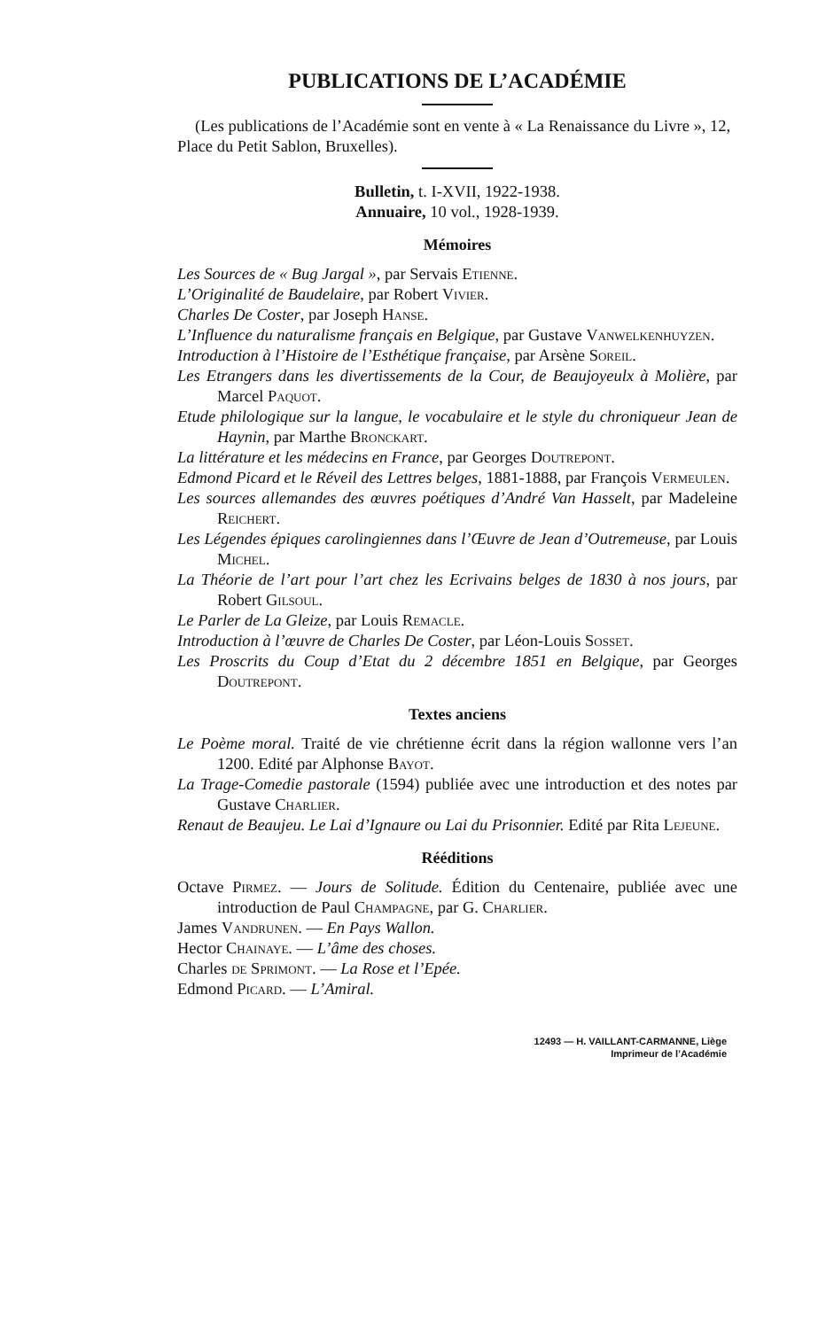PUBLICATIONS DE L’ACADÉMIE
(Les publications de l’Académie sont en vente à « La Renaissance du Livre », 12, Place du Petit Sablon, Bruxelles).
Bulletin, t. I-XVII, 1922-1938.
Annuaire, 10 vol., 1928-1939.
Mémoires
Les Sources de « Bug Jargal », par Servais Etienne.
L’Originalité de Baudelaire, par Robert Vivier.
Charles De Coster, par Joseph Hanse.
L’Influence du naturalisme français en Belgique, par Gustave Vanwelkenhuyzen.
Introduction à l’Histoire de l’Esthétique française, par Arsène Soreil.
Les Etrangers dans les divertissements de la Cour, de Beaujoyeulx à Molière, par Marcel Paquot.
Etude philologique sur la langue, le vocabulaire et le style du chroniqueur Jean de Haynin, par Marthe Bronckart.
La littérature et les médecins en France, par Georges Doutrepont.
Edmond Picard et le Réveil des Lettres belges, 1881-1888, par François Vermeulen.
Les sources allemandes des œuvres poétiques d’André Van Hasselt, par Madeleine Reichert.
Les Légendes épiques carolingiennes dans l’Œuvre de Jean d’Outremeuse, par Louis Michel.
La Théorie de l’art pour l’art chez les Ecrivains belges de 1830 à nos jours, par Robert Gilsoul.
Le Parler de La Gleize, par Louis Remacle.
Introduction à l’œuvre de Charles De Coster, par Léon-Louis Sosset.
Les Proscrits du Coup d’Etat du 2 décembre 1851 en Belgique, par Georges Doutrepont.
Textes anciens
Le Poème moral. Traité de vie chrétienne écrit dans la région wallonne vers l’an 1200. Edité par Alphonse Bayot.
La Trage-Comedie pastorale (1594) publiée avec une introduction et des notes par Gustave Charlier.
Renaut de Beaujeu. Le Lai d’Ignaure ou Lai du Prisonnier. Edité par Rita Lejeune.
Rééditions
Octave Pirmez. — Jours de Solitude. Édition du Centenaire, publiée avec une introduction de Paul Champagne, par G. Charlier.
James Vandrunen. — En Pays Wallon.
Hector Chainaye. — L’âme des choses.
Charles de Sprimont. — La Rose et l’Epée.
Edmond Picard. — L’Amiral.
12493 — H. VAILLANT-CARMANNE, Liège
Imprimeur de l’Académie